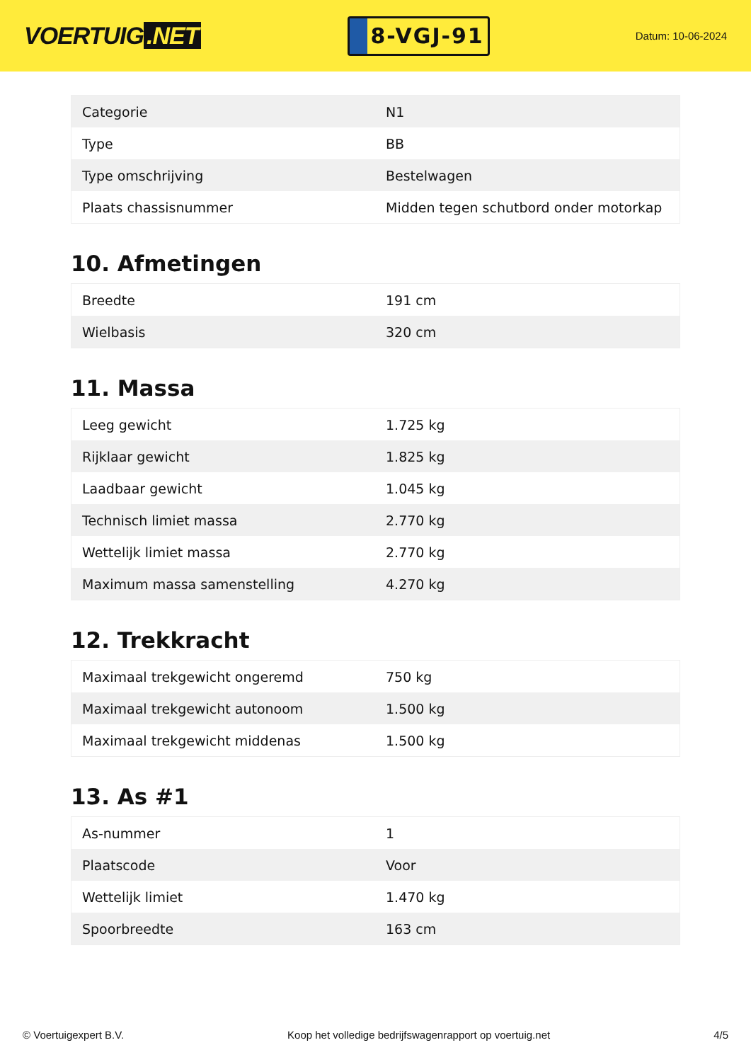VOERTUIG.NET
8-VGJ-91
Datum: 10-06-2024
| Categorie | N1 |
| Type | BB |
| Type omschrijving | Bestelwagen |
| Plaats chassisnummer | Midden tegen schutbord onder motorkap |
10. Afmetingen
| Breedte | 191 cm |
| Wielbasis | 320 cm |
11. Massa
| Leeg gewicht | 1.725 kg |
| Rijklaar gewicht | 1.825 kg |
| Laadbaar gewicht | 1.045 kg |
| Technisch limiet massa | 2.770 kg |
| Wettelijk limiet massa | 2.770 kg |
| Maximum massa samenstelling | 4.270 kg |
12. Trekkracht
| Maximaal trekgewicht ongeremd | 750 kg |
| Maximaal trekgewicht autonoom | 1.500 kg |
| Maximaal trekgewicht middenas | 1.500 kg |
13. As #1
| As-nummer | 1 |
| Plaatscode | Voor |
| Wettelijk limiet | 1.470 kg |
| Spoorbreedte | 163 cm |
© Voertuigexpert B.V. Koop het volledige bedrijfswagenrapport op voertuig.net 4/5